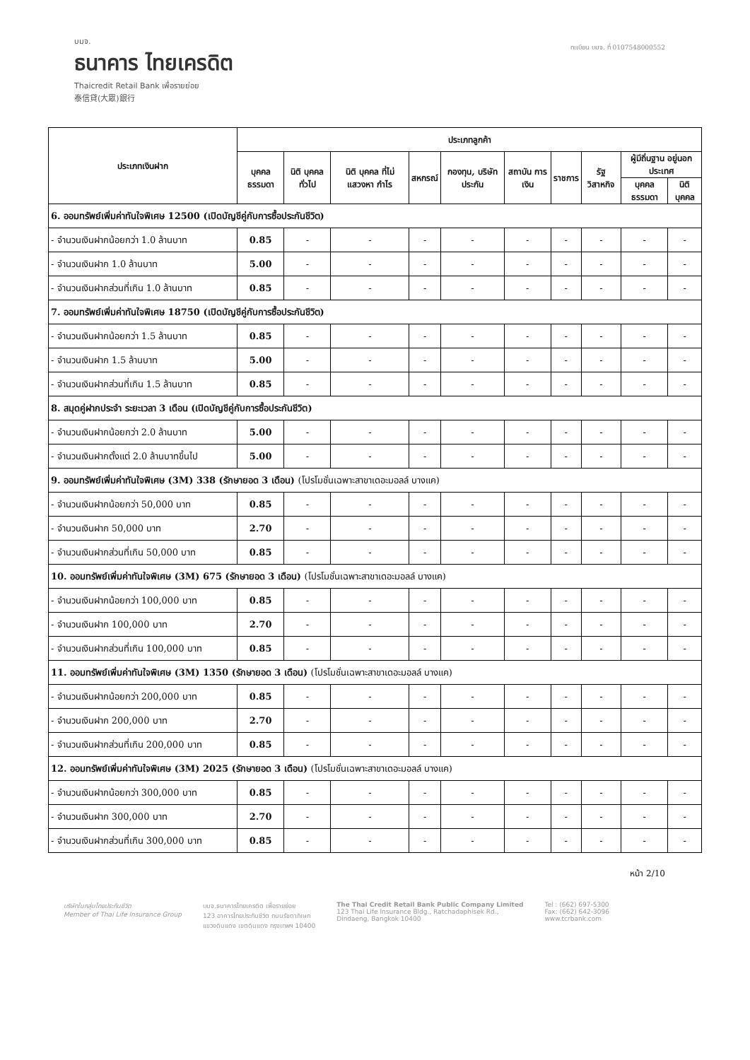บมจ.
ธนาคาร ไทยเครดิต
Thaicredit Retail Bank เพื่อรายย่อย
泰信貸(大眾)銀行
ทะเบียน บมจ. ที่ 0107548000552
| ประเภทเงินฝาก | ประเภทลูกค้า | | | | | | | | | |
| --- | --- | --- | --- | --- | --- | --- | --- | --- | --- | --- |
| | บุคคล ธรรมดา | นิติ บุคคล ทั่วไป | นิติ บุคคล ที่ไม่ แสวงหา กำไร | สหกรณ์ | กองทุน, บริษัท ประกัน | สถาบัน การเงิน | ราชการ | รัฐ วิสาหกิจ | ผู้มีถิ่นฐาน อยู่นอกประเทศ | |
| | | | | | | | | | บุคคล ธรรมดา | นิติ บุคคล |
| 6. ออมทรัพย์เพิ่มค่าทันใจพิเศษ 12500 (เปิดบัญชีคู่กับการซื้อประกันชีวิต) | | | | | | | | | | |
| - จำนวนเงินฝากน้อยกว่า 1.0 ล้านบาท | 0.85 | - | - | - | - | - | - | - | - | - |
| - จำนวนเงินฝาก 1.0 ล้านบาท | 5.00 | - | - | - | - | - | - | - | - | - |
| - จำนวนเงินฝากส่วนที่เกิน 1.0 ล้านบาท | 0.85 | - | - | - | - | - | - | - | - | - |
| 7. ออมทรัพย์เพิ่มค่าทันใจพิเศษ 18750 (เปิดบัญชีคู่กับการซื้อประกันชีวิต) | | | | | | | | | | |
| - จำนวนเงินฝากน้อยกว่า 1.5 ล้านบาท | 0.85 | - | - | - | - | - | - | - | - | - |
| - จำนวนเงินฝาก 1.5 ล้านบาท | 5.00 | - | - | - | - | - | - | - | - | - |
| - จำนวนเงินฝากส่วนที่เกิน 1.5 ล้านบาท | 0.85 | - | - | - | - | - | - | - | - | - |
| 8. สมุดคู่ฝากประจำ ระยะเวลา 3 เดือน (เปิดบัญชีคู่กับการซื้อประกันชีวิต) | | | | | | | | | | |
| - จำนวนเงินฝากน้อยกว่า 2.0 ล้านบาท | 5.00 | - | - | - | - | - | - | - | - | - |
| - จำนวนเงินฝากตั้งแต่ 2.0 ล้านบาทขึ้นไป | 5.00 | - | - | - | - | - | - | - | - | - |
| 9. ออมทรัพย์เพิ่มค่าทันใจพิเศษ (3M) 338 (รักษายอด 3 เดือน) (โปรโมชั่นเฉพาะสาขาเดอะมอลล์ บางแค) | | | | | | | | | | |
| - จำนวนเงินฝากน้อยกว่า 50,000 บาท | 0.85 | - | - | - | - | - | - | - | - | - |
| - จำนวนเงินฝาก 50,000 บาท | 2.70 | - | - | - | - | - | - | - | - | - |
| - จำนวนเงินฝากส่วนที่เกิน 50,000 บาท | 0.85 | - | - | - | - | - | - | - | - | - |
| 10. ออมทรัพย์เพิ่มค่าทันใจพิเศษ (3M) 675 (รักษายอด 3 เดือน) (โปรโมชั่นเฉพาะสาขาเดอะมอลล์ บางแค) | | | | | | | | | | |
| - จำนวนเงินฝากน้อยกว่า 100,000 บาท | 0.85 | - | - | - | - | - | - | - | - | - |
| - จำนวนเงินฝาก 100,000 บาท | 2.70 | - | - | - | - | - | - | - | - | - |
| - จำนวนเงินฝากส่วนที่เกิน 100,000 บาท | 0.85 | - | - | - | - | - | - | - | - | - |
| 11. ออมทรัพย์เพิ่มค่าทันใจพิเศษ (3M) 1350 (รักษายอด 3 เดือน) (โปรโมชั่นเฉพาะสาขาเดอะมอลล์ บางแค) | | | | | | | | | | |
| - จำนวนเงินฝากน้อยกว่า 200,000 บาท | 0.85 | - | - | - | - | - | - | - | - | - |
| - จำนวนเงินฝาก 200,000 บาท | 2.70 | - | - | - | - | - | - | - | - | - |
| - จำนวนเงินฝากส่วนที่เกิน 200,000 บาท | 0.85 | - | - | - | - | - | - | - | - | - |
| 12. ออมทรัพย์เพิ่มค่าทันใจพิเศษ (3M) 2025 (รักษายอด 3 เดือน) (โปรโมชั่นเฉพาะสาขาเดอะมอลล์ บางแค) | | | | | | | | | | |
| - จำนวนเงินฝากน้อยกว่า 300,000 บาท | 0.85 | - | - | - | - | - | - | - | - | - |
| - จำนวนเงินฝาก 300,000 บาท | 2.70 | - | - | - | - | - | - | - | - | - |
| - จำนวนเงินฝากส่วนที่เกิน 300,000 บาท | 0.85 | - | - | - | - | - | - | - | - | - |
หน้า 2/10
บริษัทในกลุ่มไทยประกันชีวิต
Member of Thai Life Insurance Group
บมจ.ธนาคารไทยเครดิต เพื่อรายย่อย
123 อาคารไทยประกันชีวิต ถนนรัชดาภิเษก
แขวงดินแดง เขตดินแดง กรุงเทพฯ 10400
The Thai Credit Retail Bank Public Company Limited
123 Thai Life Insurance Bldg., Ratchadaphisek Rd.,
Dindaeng, Bangkok 10400
Tel : (662) 697-5300
Fax: (662) 642-3096
www.tcrbank.com